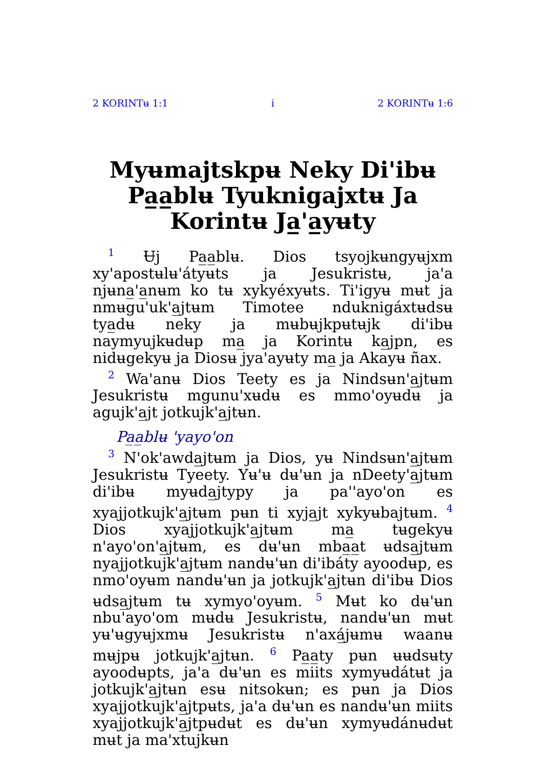2 KORINTʉ 1:1 i 2 KORINTʉ 1:6
Myʉmajtskpʉ Neky Di'ibʉ Pa̲a̲blʉ Tyuknigajxtʉ Ja Korintʉ Ja̲'a̲yʉty
<sup>1</sup> Ʉj Pa̲a̲blʉ. Dios tsyojkʉngyʉjxm xy'apostʉlʉ'átyʉts ja Jesukristʉ, ja'a njʉna̲'a̲nʉm ko tʉ xykyéxyʉts. Ti'igyʉ mʉt ja nmʉgu'uk'a̲jtʉm Timotee nduknigáxtʉdsʉ tya̲dʉ neky ja mʉbʉjkpʉtʉjk di'ibʉ naymyujkʉdʉp ma̲ ja Korintʉ ka̲jpn, es nidʉgekyʉ ja Diosʉ jya'ayʉty ma̲ ja Akayʉ ñax.
<sup>2</sup> Wa'anʉ Dios Teety es ja Nindsʉn'a̲jtʉm Jesukristʉ mgunu'xʉdʉ es mmo'oyʉdʉ ja agujk'a̲jt jotkujk'a̲jtʉn.
Pa̲a̲blʉ 'yayo'on
<sup>3</sup> N'ok'awda̲jtʉm ja Dios, yʉ Nindsʉn'a̲jtʉm Jesukristʉ Tyeety. Yʉ'ʉ dʉ'ʉn ja nDeety'a̲jtʉm di'ibʉ myʉda̲jtypy ja pa''ayo'on es xyajjotkujk'a̲jtʉm pʉn ti xyja̲jt xykyʉbajtʉm. <sup>4</sup> Dios xyajjotkujk'a̲jtʉm ma̲ tʉgekyʉ n'ayo'on'a̲jtʉm, es dʉ'ʉn mba̲a̲t ʉdsa̲jtʉm nyajjotkujk'a̲jtʉm nandʉ'ʉn di'ibáty ayoodʉp, es nmo'oyʉm nandʉ'ʉn ja jotkujk'a̲jtʉn di'ibʉ Dios ʉdsa̲jtʉm tʉ xymyo'oyʉm. <sup>5</sup> Mʉt ko dʉ'ʉn nbu'ayo'om mʉdʉ Jesukristʉ, nandʉ'ʉn mʉt yʉ'ʉgyʉjxmʉ Jesukristʉ n'axá̲jʉmʉ waanʉ mʉjpʉ jotkujk'a̲jtʉn. <sup>6</sup> Pa̲a̲ty pʉn ʉʉdsʉty ayoodʉpts, ja'a dʉ'ʉn es miits xymyʉdátʉt ja jotkujk'a̲jtʉn esʉ nitsokʉn; es pʉn ja Dios xyajjotkujk'a̲jtpʉts, ja'a dʉ'ʉn es nandʉ'ʉn miits xyajjotkujk'a̲jtpʉdʉt es dʉ'ʉn xymyʉdánʉdʉt mʉt ja ma'xtujkʉn